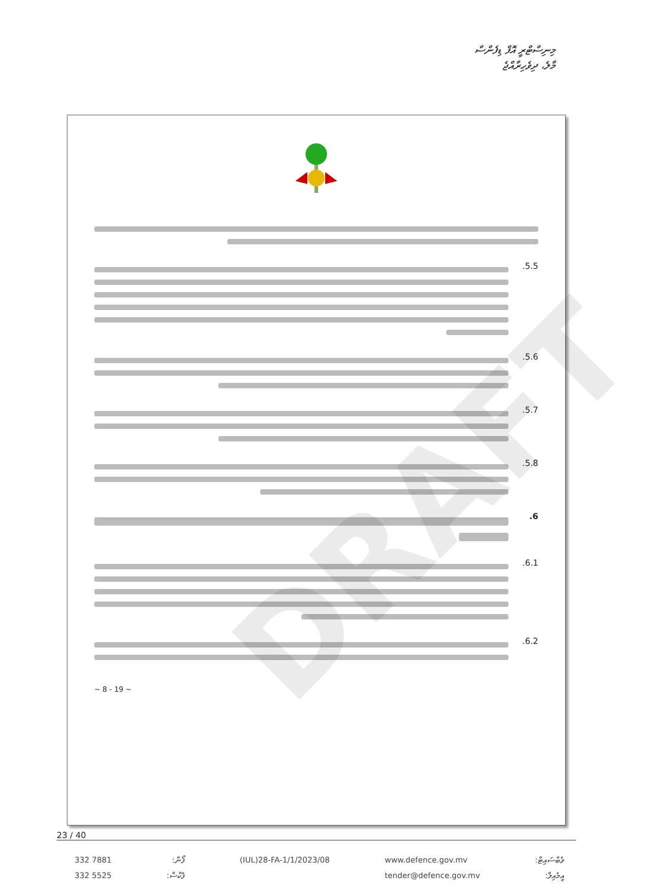މިނިސްޓްރީ އޮފް ޑިފެންސް
މާލެ، ދިވެހިރާއްޖެ
DRAFT
.5.5
.5.6
.5.7
.5.8
.6
.6.1
.6.2
~ 8 - 19 ~
23 / 40
332 7881
332 5525
ފޯން:
ފެކްސް:
(IUL)28-FA-1/1/2023/08 www.defence.gov.mv
tender@defence.gov.mv
ވެބްސައިޓް:
އީމެއިލް: